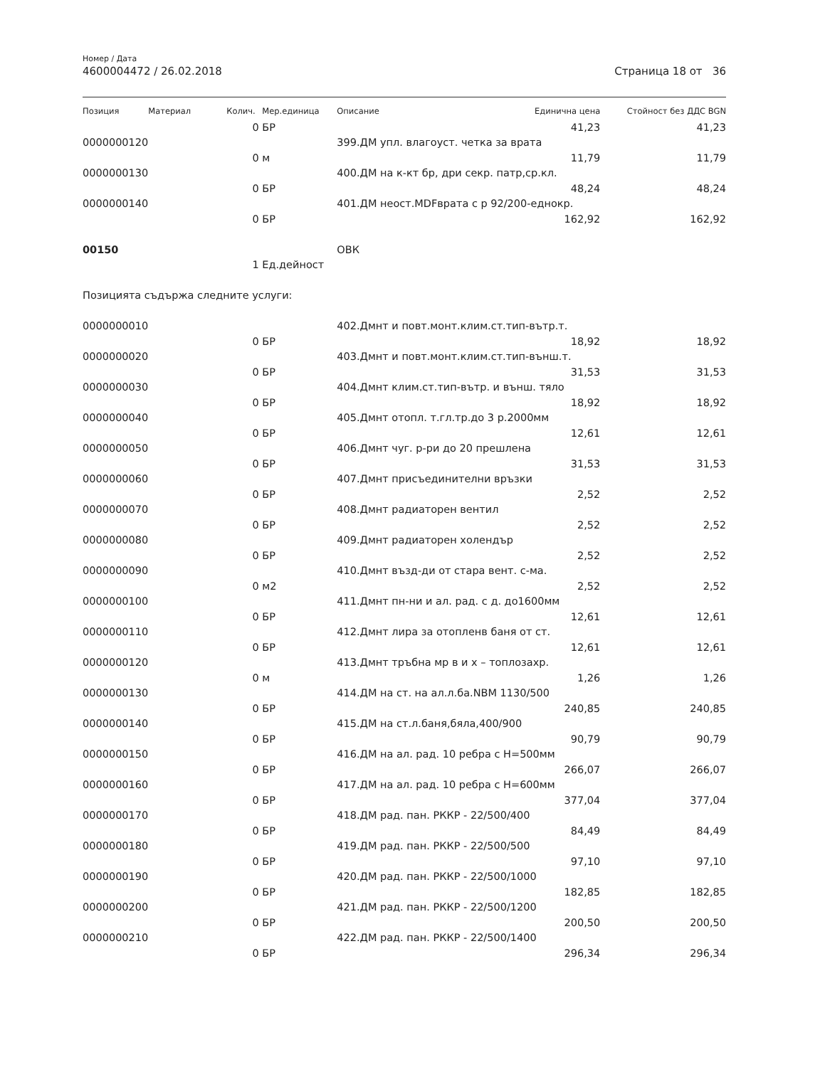Номер / Дата
4600004472 / 26.02.2018 Страница 18 от 36
| Позиция | Материал | Колич. | Мер.единица | Описание | Единична цена | Стойност без ДДС BGN |
| --- | --- | --- | --- | --- | --- | --- |
| | | 0 | БР | | 41,23 | 41,23 |
| 0000000120 | | | | 399.ДМ упл. влагоуст. четка за врата | | |
| | | 0 | м | | 11,79 | 11,79 |
| 0000000130 | | | | 400.ДМ на к-кт бр, дри секр. патр,ср.кл. | | |
| | | 0 | БР | | 48,24 | 48,24 |
| 0000000140 | | | | 401.ДМ неост.MDFврата с р 92/200-еднокр. | | |
| | | 0 | БР | | 162,92 | 162,92 |
| 00150 | | | | ОВК | | |
| | | 1 | Ед.дейност | | | |
| Позицията съдържа следните услуги: | | | | | | |
| 0000000010 | | | | 402.Дмнт и повт.монт.клим.ст.тип-вътр.т. | | |
| | | 0 | БР | | 18,92 | 18,92 |
| 0000000020 | | | | 403.Дмнт и повт.монт.клим.ст.тип-външ.т. | | |
| | | 0 | БР | | 31,53 | 31,53 |
| 0000000030 | | | | 404.Дмнт клим.ст.тип-вътр. и външ. тяло | | |
| | | 0 | БР | | 18,92 | 18,92 |
| 0000000040 | | | | 405.Дмнт отопл. т.гл.тр.до 3 р.2000мм | | |
| | | 0 | БР | | 12,61 | 12,61 |
| 0000000050 | | | | 406.Дмнт чуг. р-ри до 20 прешлена | | |
| | | 0 | БР | | 31,53 | 31,53 |
| 0000000060 | | | | 407.Дмнт присъединителни връзки | | |
| | | 0 | БР | | 2,52 | 2,52 |
| 0000000070 | | | | 408.Дмнт радиаторен вентил | | |
| | | 0 | БР | | 2,52 | 2,52 |
| 0000000080 | | | | 409.Дмнт радиаторен холендър | | |
| | | 0 | БР | | 2,52 | 2,52 |
| 0000000090 | | | | 410.Дмнт възд-ди от стара вент. с-ма. | | |
| | | 0 | м2 | | 2,52 | 2,52 |
| 0000000100 | | | | 411.Дмнт пн-ни и ал. рад. с д. до1600мм | | |
| | | 0 | БР | | 12,61 | 12,61 |
| 0000000110 | | | | 412.Дмнт лира за отопленв баня от ст. | | |
| | | 0 | БР | | 12,61 | 12,61 |
| 0000000120 | | | | 413.Дмнт тръбна мр в и х – топлозахр. | | |
| | | 0 | м | | 1,26 | 1,26 |
| 0000000130 | | | | 414.ДМ на ст. на ал.л.ба.NBM 1130/500 | | |
| | | 0 | БР | | 240,85 | 240,85 |
| 0000000140 | | | | 415.ДМ на ст.л.баня,бяла,400/900 | | |
| | | 0 | БР | | 90,79 | 90,79 |
| 0000000150 | | | | 416.ДМ на ал. рад. 10 ребра с Н=500мм | | |
| | | 0 | БР | | 266,07 | 266,07 |
| 0000000160 | | | | 417.ДМ на ал. рад. 10 ребра с Н=600мм | | |
| | | 0 | БР | | 377,04 | 377,04 |
| 0000000170 | | | | 418.ДМ рад. пан. РККР - 22/500/400 | | |
| | | 0 | БР | | 84,49 | 84,49 |
| 0000000180 | | | | 419.ДМ рад. пан. РККР - 22/500/500 | | |
| | | 0 | БР | | 97,10 | 97,10 |
| 0000000190 | | | | 420.ДМ рад. пан. РККР - 22/500/1000 | | |
| | | 0 | БР | | 182,85 | 182,85 |
| 0000000200 | | | | 421.ДМ рад. пан. РККР - 22/500/1200 | | |
| | | 0 | БР | | 200,50 | 200,50 |
| 0000000210 | | | | 422.ДМ рад. пан. РККР - 22/500/1400 | | |
| | | 0 | БР | | 296,34 | 296,34 |